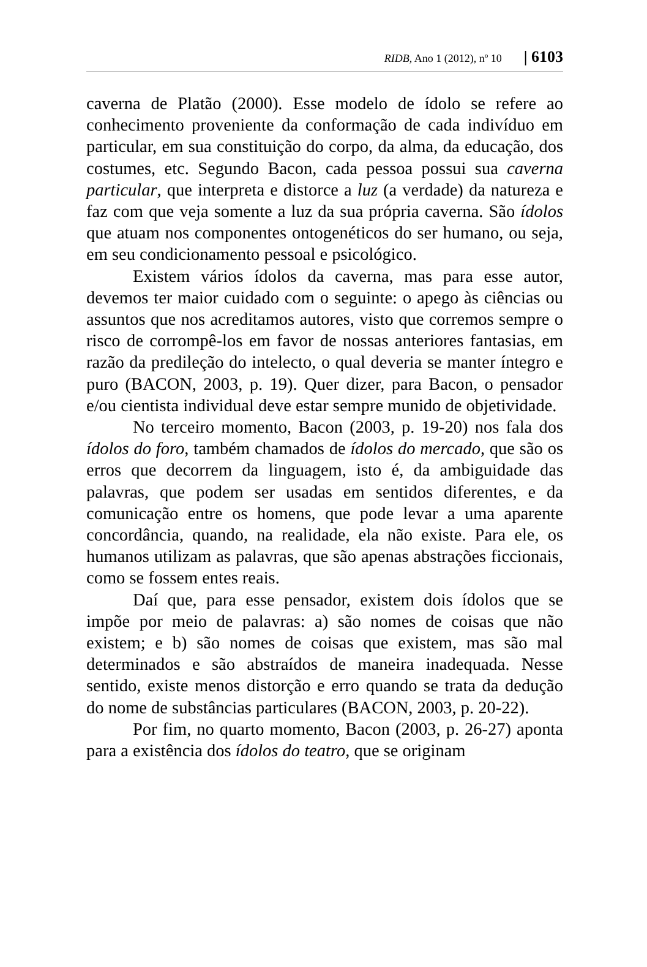RIDB, Ano 1 (2012), nº 10 | 6103
caverna de Platão (2000). Esse modelo de ídolo se refere ao conhecimento proveniente da conformação de cada indivíduo em particular, em sua constituição do corpo, da alma, da educação, dos costumes, etc. Segundo Bacon, cada pessoa possui sua caverna particular, que interpreta e distorce a luz (a verdade) da natureza e faz com que veja somente a luz da sua própria caverna. São ídolos que atuam nos componentes ontogenéticos do ser humano, ou seja, em seu condicionamento pessoal e psicológico.
Existem vários ídolos da caverna, mas para esse autor, devemos ter maior cuidado com o seguinte: o apego às ciências ou assuntos que nos acreditamos autores, visto que corremos sempre o risco de corrompê-los em favor de nossas anteriores fantasias, em razão da predileção do intelecto, o qual deveria se manter íntegro e puro (BACON, 2003, p. 19). Quer dizer, para Bacon, o pensador e/ou cientista individual deve estar sempre munido de objetividade.
No terceiro momento, Bacon (2003, p. 19-20) nos fala dos ídolos do foro, também chamados de ídolos do mercado, que são os erros que decorrem da linguagem, isto é, da ambiguidade das palavras, que podem ser usadas em sentidos diferentes, e da comunicação entre os homens, que pode levar a uma aparente concordância, quando, na realidade, ela não existe. Para ele, os humanos utilizam as palavras, que são apenas abstrações ficcionais, como se fossem entes reais.
Daí que, para esse pensador, existem dois ídolos que se impõe por meio de palavras: a) são nomes de coisas que não existem; e b) são nomes de coisas que existem, mas são mal determinados e são abstraídos de maneira inadequada. Nesse sentido, existe menos distorção e erro quando se trata da dedução do nome de substâncias particulares (BACON, 2003, p. 20-22).
Por fim, no quarto momento, Bacon (2003, p. 26-27) aponta para a existência dos ídolos do teatro, que se originam